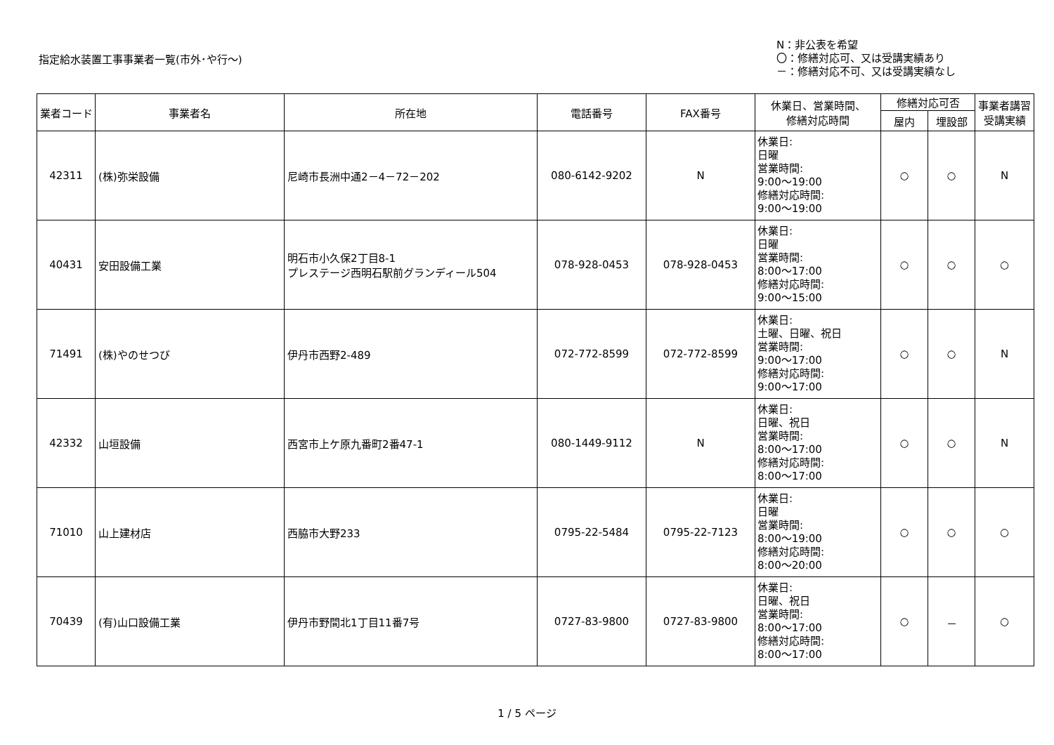指定給水装置工事事業者一覧(市外･や行～)
N：非公表を希望
〇：修繕対応可、又は受講実績あり
－：修繕対応不可、又は受講実績なし
| 業者コード | 事業者名 | 所在地 | 電話番号 | FAX番号 | 休業日、営業時間、 修繕対応時間 | 修繕対応可否 | | 事業者講習 受講実績 |
| --- | --- | --- | --- | --- | --- | --- | --- | --- |
| | | | | | | 屋内 | 埋設部 | |
| 42311 | (株)弥栄設備 | 尼崎市長洲中通2－4－72－202 | 080-6142-9202 | N | 休業日: 日曜 営業時間: 9:00～19:00 修繕対応時間: 9:00～19:00 | ○ | ○ | N |
| 40431 | 安田設備工業 | 明石市小久保2丁目8-1 プレステージ西明石駅前グランディール504 | 078-928-0453 | 078-928-0453 | 休業日: 日曜 営業時間: 8:00～17:00 修繕対応時間: 9:00～15:00 | ○ | ○ | ○ |
| 71491 | (株)やのせつび | 伊丹市西野2-489 | 072-772-8599 | 072-772-8599 | 休業日: 土曜、日曜、祝日 営業時間: 9:00～17:00 修繕対応時間: 9:00～17:00 | ○ | ○ | N |
| 42332 | 山垣設備 | 西宮市上ケ原九番町2番47-1 | 080-1449-9112 | N | 休業日: 日曜、祝日 営業時間: 8:00～17:00 修繕対応時間: 8:00～17:00 | ○ | ○ | N |
| 71010 | 山上建材店 | 西脇市大野233 | 0795-22-5484 | 0795-22-7123 | 休業日: 日曜 営業時間: 8:00～19:00 修繕対応時間: 8:00～20:00 | ○ | ○ | ○ |
| 70439 | (有)山口設備工業 | 伊丹市野間北1丁目11番7号 | 0727-83-9800 | 0727-83-9800 | 休業日: 日曜、祝日 営業時間: 8:00～17:00 修繕対応時間: 8:00～17:00 | ○ | － | ○ |
1 / 5 ページ